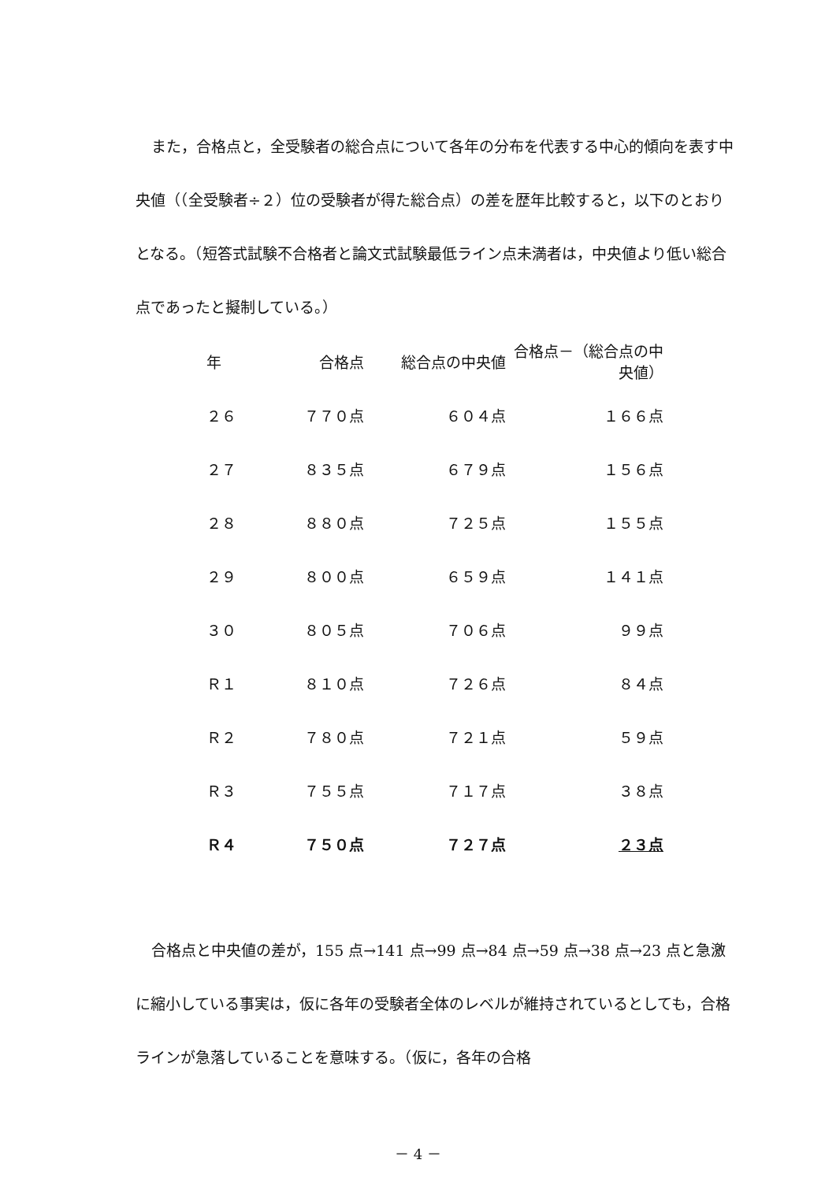また，合格点と，全受験者の総合点について各年の分布を代表する中心的傾向を表す中央値（（全受験者÷２）位の受験者が得た総合点）の差を歴年比較すると，以下のとおりとなる。（短答式試験不合格者と論文式試験最低ライン点未満者は，中央値より低い総合点であったと擬制している。）
| 年 | 合格点 | 総合点の中央値 | 合格点－（総合点の中央値） |
| --- | --- | --- | --- |
| ２６ | ７７０点 | ６０４点 | １６６点 |
| ２７ | ８３５点 | ６７９点 | １５６点 |
| ２８ | ８８０点 | ７２５点 | １５５点 |
| ２９ | ８００点 | ６５９点 | １４１点 |
| ３０ | ８０５点 | ７０６点 | ９９点 |
| Ｒ１ | ８１０点 | ７２６点 | ８４点 |
| Ｒ２ | ７８０点 | ７２１点 | ５９点 |
| Ｒ３ | ７５５点 | ７１７点 | ３８点 |
| Ｒ４ | ７５０点 | ７２７点 | ２３点 |
合格点と中央値の差が，155 点→141 点→99 点→84 点→59 点→38 点→23 点と急激に縮小している事実は，仮に各年の受験者全体のレベルが維持されているとしても，合格ラインが急落していることを意味する。（仮に，各年の合格
－ 4 －